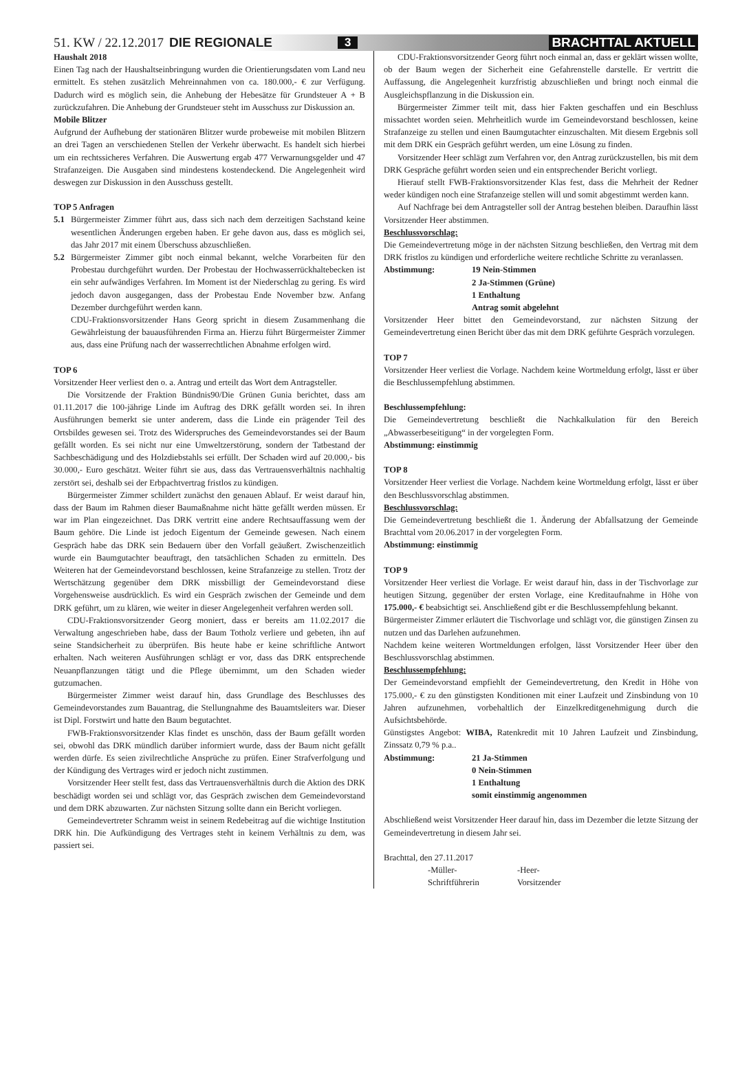51. KW / 22.12.2017 DIE REGIONALE 3 BRACHTTAL AKTUELL
Haushalt 2018
Einen Tag nach der Haushaltseinbringung wurden die Orientierungsdaten vom Land neu ermittelt. Es stehen zusätzlich Mehreinnahmen von ca. 180.000,- € zur Verfügung. Dadurch wird es möglich sein, die Anhebung der Hebesätze für Grundsteuer A + B zurückzufahren. Die Anhebung der Grundsteuer steht im Ausschuss zur Diskussion an.
Mobile Blitzer
Aufgrund der Aufhebung der stationären Blitzer wurde probeweise mit mobilen Blitzern an drei Tagen an verschiedenen Stellen der Verkehr überwacht. Es handelt sich hierbei um ein rechtssicheres Verfahren. Die Auswertung ergab 477 Verwarnungsgelder und 47 Strafanzeigen. Die Ausgaben sind mindestens kostendeckend. Die Angelegenheit wird deswegen zur Diskussion in den Ausschuss gestellt.
TOP 5 Anfragen
5.1 Bürgermeister Zimmer führt aus, dass sich nach dem derzeitigen Sachstand keine wesentlichen Änderungen ergeben haben. Er gehe davon aus, dass es möglich sei, das Jahr 2017 mit einem Überschuss abzuschließen.
5.2 Bürgermeister Zimmer gibt noch einmal bekannt, welche Vorarbeiten für den Probestau durchgeführt wurden. Der Probestau der Hochwasserrückhaltebecken ist ein sehr aufwändiges Verfahren. Im Moment ist der Niederschlag zu gering. Es wird jedoch davon ausgegangen, dass der Probestau Ende November bzw. Anfang Dezember durchgeführt werden kann.
CDU-Fraktionsvorsitzender Hans Georg spricht in diesem Zusammenhang die Gewährleistung der bauausführenden Firma an. Hierzu führt Bürgermeister Zimmer aus, dass eine Prüfung nach der wasserrechtlichen Abnahme erfolgen wird.
TOP 6
Vorsitzender Heer verliest den o. a. Antrag und erteilt das Wort dem Antragsteller.
Die Vorsitzende der Fraktion Bündnis90/Die Grünen Gunia berichtet, dass am 01.11.2017 die 100-jährige Linde im Auftrag des DRK gefällt worden sei. In ihren Ausführungen bemerkt sie unter anderem, dass die Linde ein prägender Teil des Ortsbildes gewesen sei. Trotz des Widerspruches des Gemeindevorstandes sei der Baum gefällt worden. Es sei nicht nur eine Umweltzerstörung, sondern der Tatbestand der Sachbeschädigung und des Holzdiebstahls sei erfüllt. Der Schaden wird auf 20.000,- bis 30.000,- Euro geschätzt. Weiter führt sie aus, dass das Vertrauensverhältnis nachhaltig zerstört sei, deshalb sei der Erbpachtvertrag fristlos zu kündigen.
Bürgermeister Zimmer schildert zunächst den genauen Ablauf. Er weist darauf hin, dass der Baum im Rahmen dieser Baumaßnahme nicht hätte gefällt werden müssen. Er war im Plan eingezeichnet. Das DRK vertritt eine andere Rechtsauffassung wem der Baum gehöre. Die Linde ist jedoch Eigentum der Gemeinde gewesen. Nach einem Gespräch habe das DRK sein Bedauern über den Vorfall geäußert. Zwischenzeitlich wurde ein Baumgutachter beauftragt, den tatsächlichen Schaden zu ermitteln. Des Weiteren hat der Gemeindevorstand beschlossen, keine Strafanzeige zu stellen. Trotz der Wertschätzung gegenüber dem DRK missbilligt der Gemeindevorstand diese Vorgehensweise ausdrücklich. Es wird ein Gespräch zwischen der Gemeinde und dem DRK geführt, um zu klären, wie weiter in dieser Angelegenheit verfahren werden soll.
CDU-Fraktionsvorsitzender Georg moniert, dass er bereits am 11.02.2017 die Verwaltung angeschrieben habe, dass der Baum Totholz verliere und gebeten, ihn auf seine Standsicherheit zu überprüfen. Bis heute habe er keine schriftliche Antwort erhalten. Nach weiteren Ausführungen schlägt er vor, dass das DRK entsprechende Neuanpflanzungen tätigt und die Pflege übernimmt, um den Schaden wieder gutzumachen.
Bürgermeister Zimmer weist darauf hin, dass Grundlage des Beschlusses des Gemeindevorstandes zum Bauantrag, die Stellungnahme des Bauamtsleiters war. Dieser ist Dipl. Forstwirt und hatte den Baum begutachtet.
FWB-Fraktionsvorsitzender Klas findet es unschön, dass der Baum gefällt worden sei, obwohl das DRK mündlich darüber informiert wurde, dass der Baum nicht gefällt werden dürfe. Es seien zivilrechtliche Ansprüche zu prüfen. Einer Strafverfolgung und der Kündigung des Vertrages wird er jedoch nicht zustimmen.
Vorsitzender Heer stellt fest, dass das Vertrauensverhältnis durch die Aktion des DRK beschädigt worden sei und schlägt vor, das Gespräch zwischen dem Gemeindevorstand und dem DRK abzuwarten. Zur nächsten Sitzung sollte dann ein Bericht vorliegen.
Gemeindevertreter Schramm weist in seinem Redebeitrag auf die wichtige Institution DRK hin. Die Aufkündigung des Vertrages steht in keinem Verhältnis zu dem, was passiert sei.
CDU-Fraktionsvorsitzender Georg führt noch einmal an, dass er geklärt wissen wollte, ob der Baum wegen der Sicherheit eine Gefahrenstelle darstelle. Er vertritt die Auffassung, die Angelegenheit kurzfristig abzuschließen und bringt noch einmal die Ausgleichspflanzung in die Diskussion ein.
Bürgermeister Zimmer teilt mit, dass hier Fakten geschaffen und ein Beschluss missachtet worden seien. Mehrheitlich wurde im Gemeindevorstand beschlossen, keine Strafanzeige zu stellen und einen Baumgutachter einzuschalten. Mit diesem Ergebnis soll mit dem DRK ein Gespräch geführt werden, um eine Lösung zu finden.
Vorsitzender Heer schlägt zum Verfahren vor, den Antrag zurückzustellen, bis mit dem DRK Gespräche geführt worden seien und ein entsprechender Bericht vorliegt.
Hierauf stellt FWB-Fraktionsvorsitzender Klas fest, dass die Mehrheit der Redner weder kündigen noch eine Strafanzeige stellen will und somit abgestimmt werden kann.
Auf Nachfrage bei dem Antragsteller soll der Antrag bestehen bleiben. Daraufhin lässt Vorsitzender Heer abstimmen.
Beschlussvorschlag:
Die Gemeindevertretung möge in der nächsten Sitzung beschließen, den Vertrag mit dem DRK fristlos zu kündigen und erforderliche weitere rechtliche Schritte zu veranlassen.
Abstimmung: 19 Nein-Stimmen
2 Ja-Stimmen (Grüne)
1 Enthaltung
Antrag somit abgelehnt
Vorsitzender Heer bittet den Gemeindevorstand, zur nächsten Sitzung der Gemeindevertretung einen Bericht über das mit dem DRK geführte Gespräch vorzulegen.
TOP 7
Vorsitzender Heer verliest die Vorlage. Nachdem keine Wortmeldung erfolgt, lässt er über die Beschlussempfehlung abstimmen.
Beschlussempfehlung:
Die Gemeindevertretung beschließt die Nachkalkulation für den Bereich „Abwasserbeseitigung“ in der vorgelegten Form.
Abstimmung: einstimmig
TOP 8
Vorsitzender Heer verliest die Vorlage. Nachdem keine Wortmeldung erfolgt, lässt er über den Beschlussvorschlag abstimmen.
Beschlussvorschlag:
Die Gemeindevertretung beschließt die 1. Änderung der Abfallsatzung der Gemeinde Brachttal vom 20.06.2017 in der vorgelegten Form.
Abstimmung: einstimmig
TOP 9
Vorsitzender Heer verliest die Vorlage. Er weist darauf hin, dass in der Tischvorlage zur heutigen Sitzung, gegenüber der ersten Vorlage, eine Kreditaufnahme in Höhe von 175.000,- € beabsichtigt sei. Anschließend gibt er die Beschlussempfehlung bekannt.
Bürgermeister Zimmer erläutert die Tischvorlage und schlägt vor, die günstigen Zinsen zu nutzen und das Darlehen aufzunehmen.
Nachdem keine weiteren Wortmeldungen erfolgen, lässt Vorsitzender Heer über den Beschlussvorschlag abstimmen.
Beschlussempfehlung:
Der Gemeindevorstand empfiehlt der Gemeindevertretung, den Kredit in Höhe von 175.000,- € zu den günstigsten Konditionen mit einer Laufzeit und Zinsbindung von 10 Jahren aufzunehmen, vorbehaltlich der Einzelkreditgenehmigung durch die Aufsichtsbehörde.
Günstigstes Angebot: WIBA, Ratenkredit mit 10 Jahren Laufzeit und Zinsbindung, Zinssatz 0,79 % p.a..
Abstimmung: 21 Ja-Stimmen
0 Nein-Stimmen
1 Enthaltung
somit einstimmig angenommen
Abschließend weist Vorsitzender Heer darauf hin, dass im Dezember die letzte Sitzung der Gemeindevertretung in diesem Jahr sei.
Brachttal, den 27.11.2017
-Müller-
Schriftführerin
-Heer-
Vorsitzender